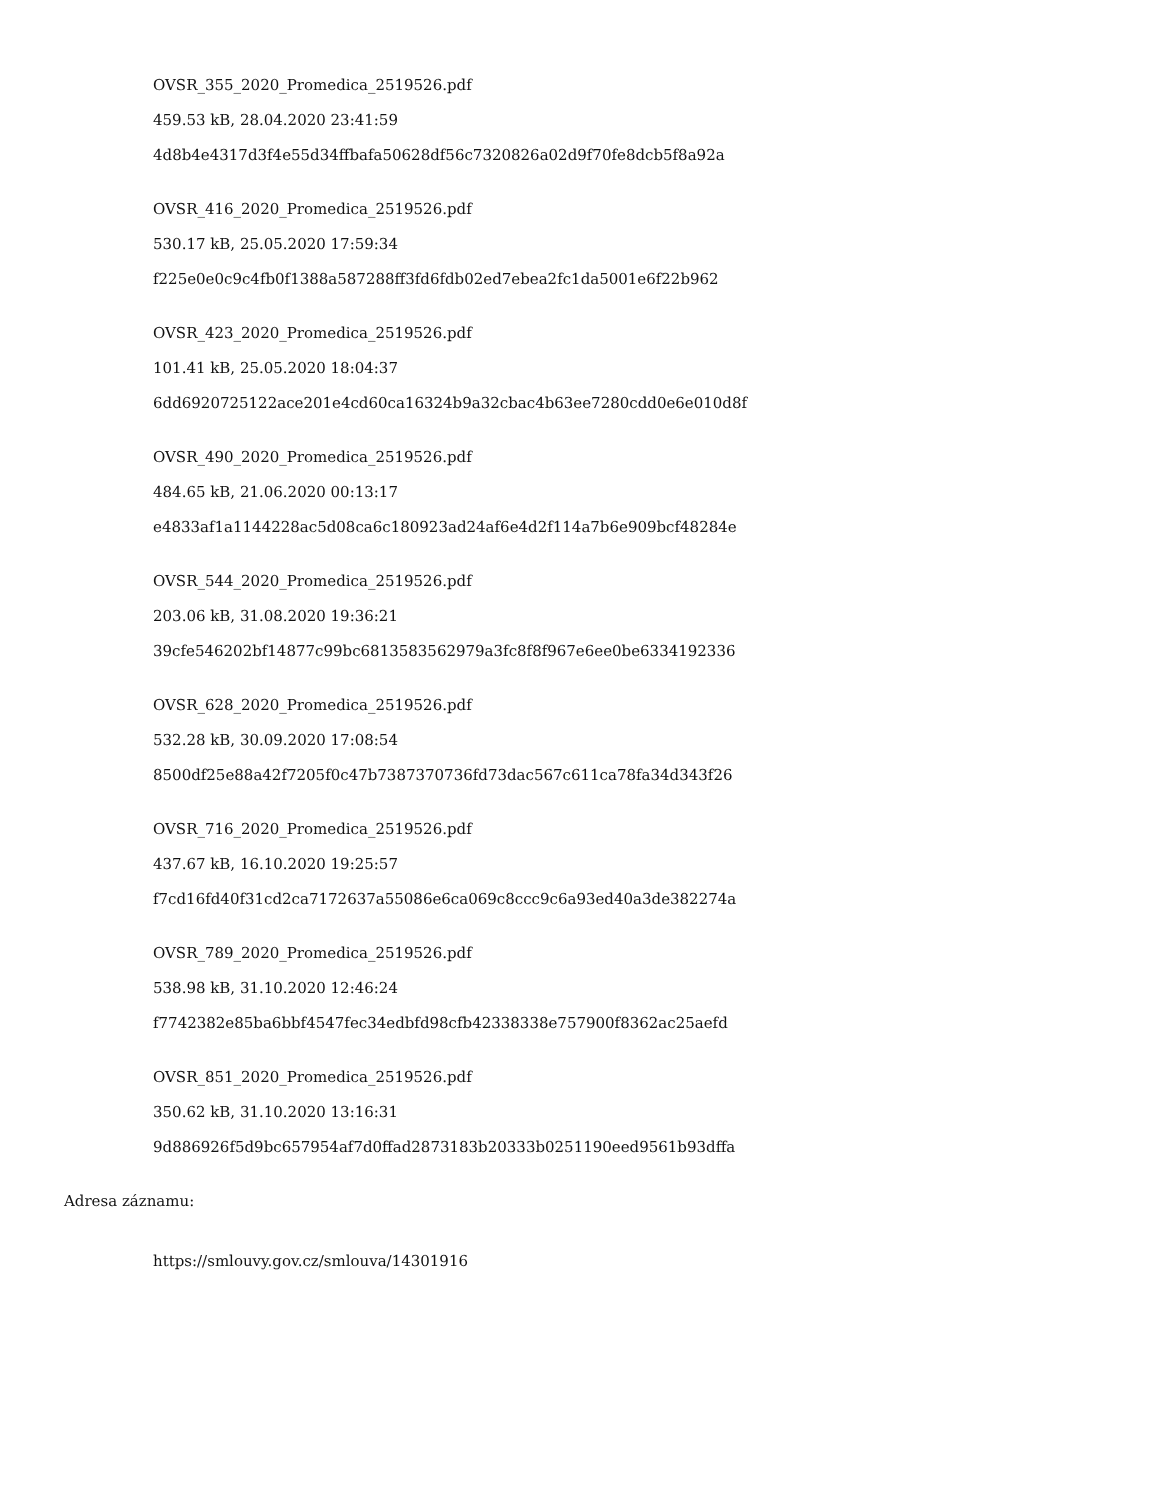OVSR_355_2020_Promedica_2519526.pdf
459.53 kB, 28.04.2020 23:41:59
4d8b4e4317d3f4e55d34ffbafa50628df56c7320826a02d9f70fe8dcb5f8a92a
OVSR_416_2020_Promedica_2519526.pdf
530.17 kB, 25.05.2020 17:59:34
f225e0e0c9c4fb0f1388a587288ff3fd6fdb02ed7ebea2fc1da5001e6f22b962
OVSR_423_2020_Promedica_2519526.pdf
101.41 kB, 25.05.2020 18:04:37
6dd6920725122ace201e4cd60ca16324b9a32cbac4b63ee7280cdd0e6e010d8f
OVSR_490_2020_Promedica_2519526.pdf
484.65 kB, 21.06.2020 00:13:17
e4833af1a1144228ac5d08ca6c180923ad24af6e4d2f114a7b6e909bcf48284e
OVSR_544_2020_Promedica_2519526.pdf
203.06 kB, 31.08.2020 19:36:21
39cfe546202bf14877c99bc6813583562979a3fc8f8f967e6ee0be6334192336
OVSR_628_2020_Promedica_2519526.pdf
532.28 kB, 30.09.2020 17:08:54
8500df25e88a42f7205f0c47b7387370736fd73dac567c611ca78fa34d343f26
OVSR_716_2020_Promedica_2519526.pdf
437.67 kB, 16.10.2020 19:25:57
f7cd16fd40f31cd2ca7172637a55086e6ca069c8ccc9c6a93ed40a3de382274a
OVSR_789_2020_Promedica_2519526.pdf
538.98 kB, 31.10.2020 12:46:24
f7742382e85ba6bbf4547fec34edbfd98cfb42338338e757900f8362ac25aefd
OVSR_851_2020_Promedica_2519526.pdf
350.62 kB, 31.10.2020 13:16:31
9d886926f5d9bc657954af7d0ffad2873183b20333b0251190eed9561b93dffa
Adresa záznamu:
https://smlouvy.gov.cz/smlouva/14301916